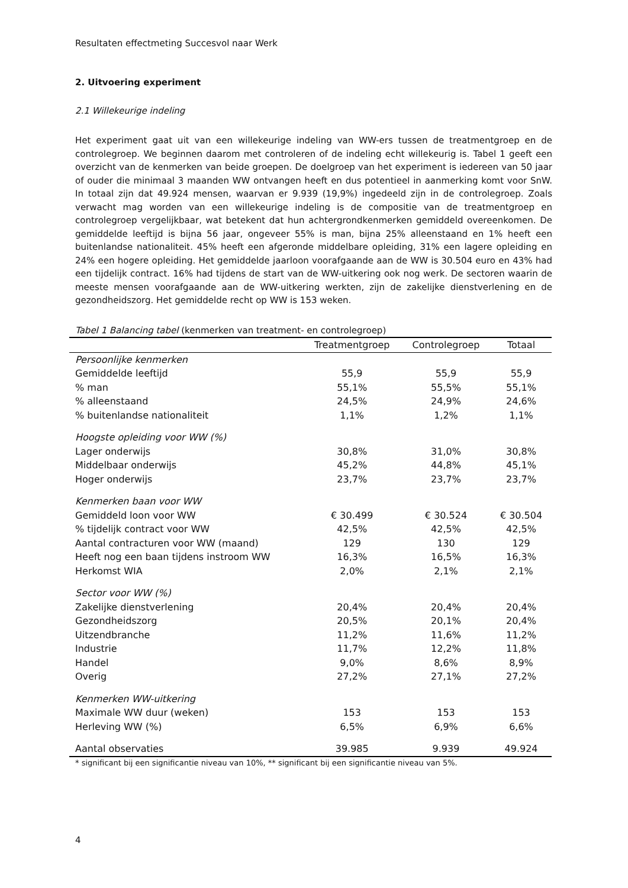Resultaten effectmeting Succesvol naar Werk
2. Uitvoering experiment
2.1 Willekeurige indeling
Het experiment gaat uit van een willekeurige indeling van WW-ers tussen de treatmentgroep en de controlegroep. We beginnen daarom met controleren of de indeling echt willekeurig is. Tabel 1 geeft een overzicht van de kenmerken van beide groepen. De doelgroep van het experiment is iedereen van 50 jaar of ouder die minimaal 3 maanden WW ontvangen heeft en dus potentieel in aanmerking komt voor SnW. In totaal zijn dat 49.924 mensen, waarvan er 9.939 (19,9%) ingedeeld zijn in de controlegroep. Zoals verwacht mag worden van een willekeurige indeling is de compositie van de treatmentgroep en controlegroep vergelijkbaar, wat betekent dat hun achtergrondkenmerken gemiddeld overeenkomen. De gemiddelde leeftijd is bijna 56 jaar, ongeveer 55% is man, bijna 25% alleenstaand en 1% heeft een buitenlandse nationaliteit. 45% heeft een afgeronde middelbare opleiding, 31% een lagere opleiding en 24% een hogere opleiding. Het gemiddelde jaarloon voorafgaande aan de WW is 30.504 euro en 43% had een tijdelijk contract. 16% had tijdens de start van de WW-uitkering ook nog werk. De sectoren waarin de meeste mensen voorafgaande aan de WW-uitkering werkten, zijn de zakelijke dienstverlening en de gezondheidszorg. Het gemiddelde recht op WW is 153 weken.
Tabel 1 Balancing tabel (kenmerken van treatment- en controlegroep)
| | Treatmentgroep | Controlegroep | Totaal |
| --- | --- | --- | --- |
| Persoonlijke kenmerken | | | |
| Gemiddelde leeftijd | 55,9 | 55,9 | 55,9 |
| % man | 55,1% | 55,5% | 55,1% |
| % alleenstaand | 24,5% | 24,9% | 24,6% |
| % buitenlandse nationaliteit | 1,1% | 1,2% | 1,1% |
| Hoogste opleiding voor WW (%) | | | |
| Lager onderwijs | 30,8% | 31,0% | 30,8% |
| Middelbaar onderwijs | 45,2% | 44,8% | 45,1% |
| Hoger onderwijs | 23,7% | 23,7% | 23,7% |
| Kenmerken baan voor WW | | | |
| Gemiddeld loon voor WW | € 30.499 | € 30.524 | € 30.504 |
| % tijdelijk contract voor WW | 42,5% | 42,5% | 42,5% |
| Aantal contracturen voor WW (maand) | 129 | 130 | 129 |
| Heeft nog een baan tijdens instroom WW | 16,3% | 16,5% | 16,3% |
| Herkomst WIA | 2,0% | 2,1% | 2,1% |
| Sector voor WW (%) | | | |
| Zakelijke dienstverlening | 20,4% | 20,4% | 20,4% |
| Gezondheidszorg | 20,5% | 20,1% | 20,4% |
| Uitzendbranche | 11,2% | 11,6% | 11,2% |
| Industrie | 11,7% | 12,2% | 11,8% |
| Handel | 9,0% | 8,6% | 8,9% |
| Overig | 27,2% | 27,1% | 27,2% |
| Kenmerken WW-uitkering | | | |
| Maximale WW duur (weken) | 153 | 153 | 153 |
| Herleving WW (%) | 6,5% | 6,9% | 6,6% |
| Aantal observaties | 39.985 | 9.939 | 49.924 |
* significant bij een significantie niveau van 10%, ** significant bij een significantie niveau van 5%.
4